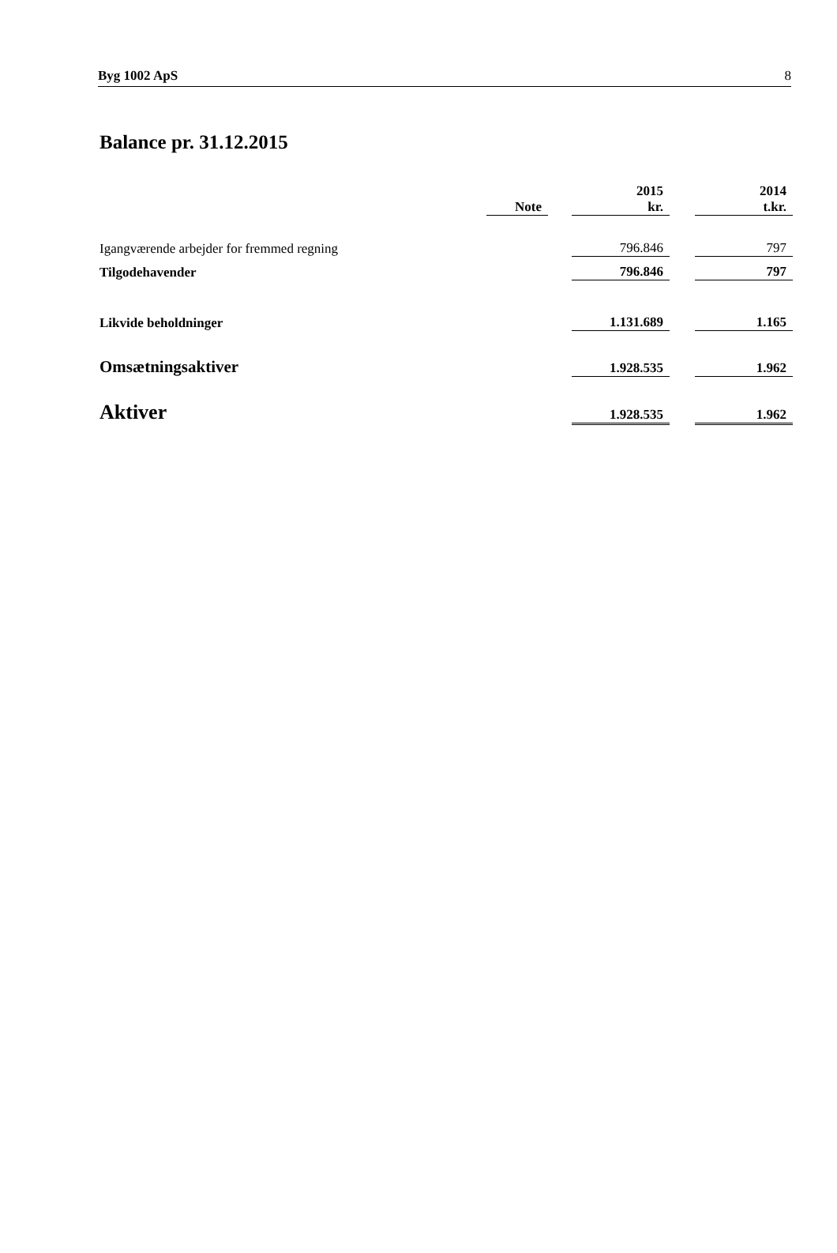Byg 1002 ApS 8
Balance pr. 31.12.2015
| | Note | | 2015 kr. | | 2014 t.kr. |
| --- | --- | --- | --- | --- | --- |
| Igangværende arbejder for fremmed regning | | | 796.846 | | 797 |
| Tilgodehavender | | | 796.846 | | 797 |
| Likvide beholdninger | | | 1.131.689 | | 1.165 |
| Omsætningsaktiver | | | 1.928.535 | | 1.962 |
| Aktiver | | | 1.928.535 | | 1.962 |